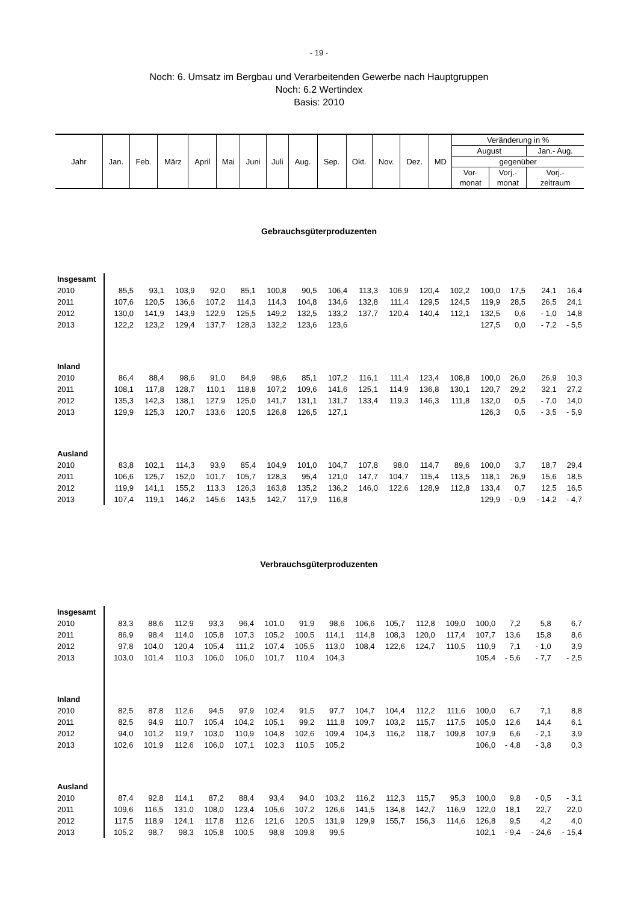- 19 -
Noch: 6. Umsatz im Bergbau und Verarbeitenden Gewerbe nach Hauptgruppen
Noch: 6.2 Wertindex
Basis: 2010
| Jahr | Jan. | Feb. | März | April | Mai | Juni | Juli | Aug. | Sep. | Okt. | Nov. | Dez. | MD | Veränderung in % | | |
| | | | | | | | | | | | | | | August | | Jan.- Aug. |
| | | | | | | | | | | | | | | gegenüber | | |
| | | | | | | | | | | | | | | Vor- | Vorj.- | Vorj.- |
| | | | | | | | | | | | | | | monat | monat | zeitraum |
Gebrauchsgüterproduzenten
| Insgesamt | | | | | | | | | | | | | | | | |
| 2010 | 85,5 | 93,1 | 103,9 | 92,0 | 85,1 | 100,8 | 90,5 | 106,4 | 113,3 | 106,9 | 120,4 | 102,2 | 100,0 | 17,5 | 24,1 | 16,4 |
| 2011 | 107,6 | 120,5 | 136,6 | 107,2 | 114,3 | 114,3 | 104,8 | 134,6 | 132,8 | 111,4 | 129,5 | 124,5 | 119,9 | 28,5 | 26,5 | 24,1 |
| 2012 | 130,0 | 141,9 | 143,9 | 122,9 | 125,5 | 149,2 | 132,5 | 133,2 | 137,7 | 120,4 | 140,4 | 112,1 | 132,5 | 0,6 | - 1,0 | 14,8 |
| 2013 | 122,2 | 123,2 | 129,4 | 137,7 | 128,3 | 132,2 | 123,6 | 123,6 | | | | | 127,5 | 0,0 | - 7,2 | - 5,5 |
| Inland | | | | | | | | | | | | | | | | |
| 2010 | 86,4 | 88,4 | 98,6 | 91,0 | 84,9 | 98,6 | 85,1 | 107,2 | 116,1 | 111,4 | 123,4 | 108,8 | 100,0 | 26,0 | 26,9 | 10,3 |
| 2011 | 108,1 | 117,8 | 128,7 | 110,1 | 118,8 | 107,2 | 109,6 | 141,6 | 125,1 | 114,9 | 136,8 | 130,1 | 120,7 | 29,2 | 32,1 | 27,2 |
| 2012 | 135,3 | 142,3 | 138,1 | 127,9 | 125,0 | 141,7 | 131,1 | 131,7 | 133,4 | 119,3 | 146,3 | 111,8 | 132,0 | 0,5 | - 7,0 | 14,0 |
| 2013 | 129,9 | 125,3 | 120,7 | 133,6 | 120,5 | 126,8 | 126,5 | 127,1 | | | | | 126,3 | 0,5 | - 3,5 | - 5,9 |
| Ausland | | | | | | | | | | | | | | | | |
| 2010 | 83,8 | 102,1 | 114,3 | 93,9 | 85,4 | 104,9 | 101,0 | 104,7 | 107,8 | 98,0 | 114,7 | 89,6 | 100,0 | 3,7 | 18,7 | 29,4 |
| 2011 | 106,6 | 125,7 | 152,0 | 101,7 | 105,7 | 128,3 | 95,4 | 121,0 | 147,7 | 104,7 | 115,4 | 113,5 | 118,1 | 26,9 | 15,6 | 18,5 |
| 2012 | 119,9 | 141,1 | 155,2 | 113,3 | 126,3 | 163,8 | 135,2 | 136,2 | 146,0 | 122,6 | 128,9 | 112,8 | 133,4 | 0,7 | 12,5 | 16,5 |
| 2013 | 107,4 | 119,1 | 146,2 | 145,6 | 143,5 | 142,7 | 117,9 | 116,8 | | | | | 129,9 | - 0,9 | - 14,2 | - 4,7 |
Verbrauchsgüterproduzenten
| Insgesamt | | | | | | | | | | | | | | | | |
| 2010 | 83,3 | 88,6 | 112,9 | 93,3 | 96,4 | 101,0 | 91,9 | 98,6 | 106,6 | 105,7 | 112,8 | 109,0 | 100,0 | 7,2 | 5,8 | 6,7 |
| 2011 | 86,9 | 98,4 | 114,0 | 105,8 | 107,3 | 105,2 | 100,5 | 114,1 | 114,8 | 108,3 | 120,0 | 117,4 | 107,7 | 13,6 | 15,8 | 8,6 |
| 2012 | 97,8 | 104,0 | 120,4 | 105,4 | 111,2 | 107,4 | 105,5 | 113,0 | 108,4 | 122,6 | 124,7 | 110,5 | 110,9 | 7,1 | - 1,0 | 3,9 |
| 2013 | 103,0 | 101,4 | 110,3 | 106,0 | 106,0 | 101,7 | 110,4 | 104,3 | | | | | 105,4 | - 5,6 | - 7,7 | - 2,5 |
| Inland | | | | | | | | | | | | | | | | |
| 2010 | 82,5 | 87,8 | 112,6 | 94,5 | 97,9 | 102,4 | 91,5 | 97,7 | 104,7 | 104,4 | 112,2 | 111,6 | 100,0 | 6,7 | 7,1 | 8,8 |
| 2011 | 82,5 | 94,9 | 110,7 | 105,4 | 104,2 | 105,1 | 99,2 | 111,8 | 109,7 | 103,2 | 115,7 | 117,5 | 105,0 | 12,6 | 14,4 | 6,1 |
| 2012 | 94,0 | 101,2 | 119,7 | 103,0 | 110,9 | 104,8 | 102,6 | 109,4 | 104,3 | 116,2 | 118,7 | 109,8 | 107,9 | 6,6 | - 2,1 | 3,9 |
| 2013 | 102,6 | 101,9 | 112,6 | 106,0 | 107,1 | 102,3 | 110,5 | 105,2 | | | | | 106,0 | - 4,8 | - 3,8 | 0,3 |
| Ausland | | | | | | | | | | | | | | | | |
| 2010 | 87,4 | 92,8 | 114,1 | 87,2 | 88,4 | 93,4 | 94,0 | 103,2 | 116,2 | 112,3 | 115,7 | 95,3 | 100,0 | 9,8 | - 0,5 | - 3,1 |
| 2011 | 109,6 | 116,5 | 131,0 | 108,0 | 123,4 | 105,6 | 107,2 | 126,6 | 141,5 | 134,8 | 142,7 | 116,9 | 122,0 | 18,1 | 22,7 | 22,0 |
| 2012 | 117,5 | 118,9 | 124,1 | 117,8 | 112,6 | 121,6 | 120,5 | 131,9 | 129,9 | 155,7 | 156,3 | 114,6 | 126,8 | 9,5 | 4,2 | 4,0 |
| 2013 | 105,2 | 98,7 | 98,3 | 105,8 | 100,5 | 98,8 | 109,8 | 99,5 | | | | | 102,1 | - 9,4 | - 24,6 | - 15,4 |